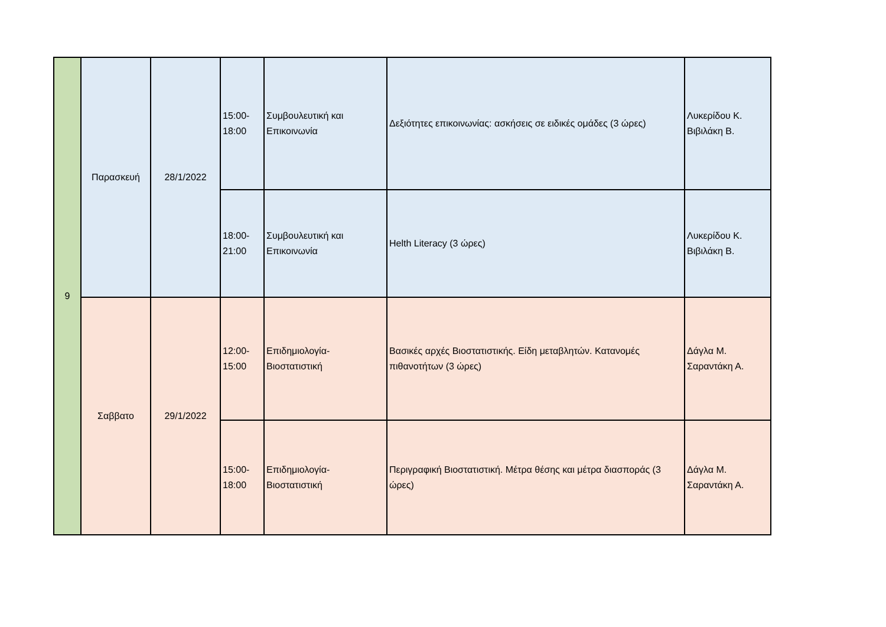| 9 | Παρασκευή | 28/1/2022 | 15:00- 18:00 | Συμβουλευτική και Επικοινωνία | Δεξιότητες επικοινωνίας: ασκήσεις σε ειδικές ομάδες (3 ώρες) | Λυκερίδου Κ. Βιβιλάκη Β. |
| | | | 18:00- 21:00 | Συμβουλευτική και Επικοινωνία | Helth Literacy (3 ώρες) | Λυκερίδου Κ. Βιβιλάκη Β. |
| | Σαββατο | 29/1/2022 | 12:00- 15:00 | Επιδημιολογία- Βιοστατιστική | Βασικές αρχές Βιοστατιστικής. Είδη μεταβλητών. Κατανομές πιθανοτήτων (3 ώρες) | Δάγλα Μ. Σαραντάκη Α. |
| | | | 15:00- 18:00 | Επιδημιολογία- Βιοστατιστική | Περιγραφική Βιοστατιστική. Μέτρα θέσης και μέτρα διασποράς (3 ώρες) | Δάγλα Μ. Σαραντάκη Α. |